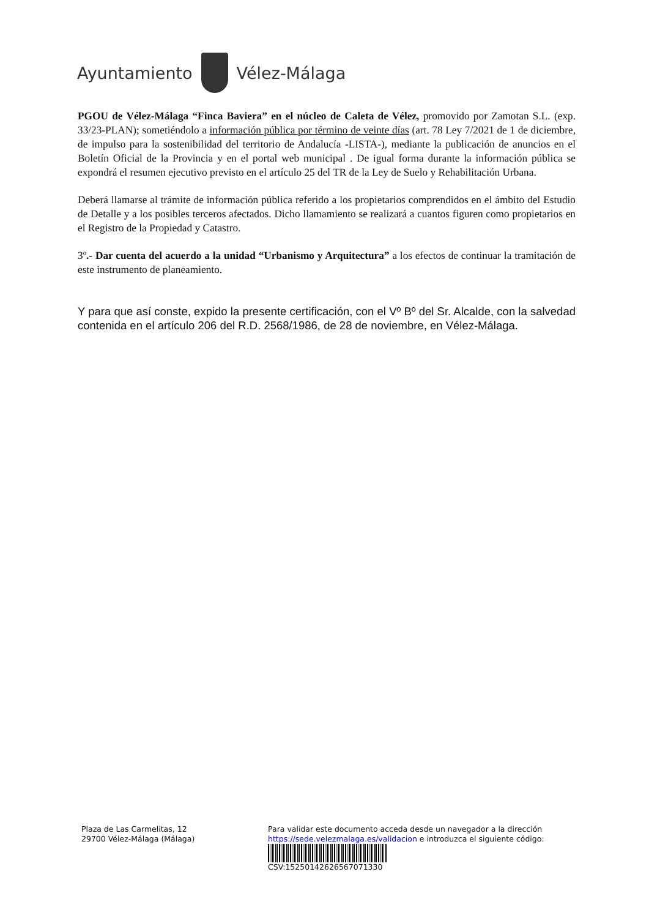Ayuntamiento Vélez-Málaga
PGOU de Vélez-Málaga “Finca Baviera” en el núcleo de Caleta de Vélez, promovido por Zamotan S.L. (exp. 33/23-PLAN); sometiéndolo a información pública por término de veinte días (art. 78 Ley 7/2021 de 1 de diciembre, de impulso para la sostenibilidad del territorio de Andalucía -LISTA-), mediante la publicación de anuncios en el Boletín Oficial de la Provincia y en el portal web municipal . De igual forma durante la información pública se expondrá el resumen ejecutivo previsto en el artículo 25 del TR de la Ley de Suelo y Rehabilitación Urbana.
Deberá llamarse al trámite de información pública referido a los propietarios comprendidos en el ámbito del Estudio de Detalle y a los posibles terceros afectados. Dicho llamamiento se realizará a cuantos figuren como propietarios en el Registro de la Propiedad y Catastro.
3º.- Dar cuenta del acuerdo a la unidad “Urbanismo y Arquitectura” a los efectos de continuar la tramitación de este instrumento de planeamiento.
Y para que así conste, expido la presente certificación, con el Vº Bº del Sr. Alcalde, con la salvedad contenida en el artículo 206 del R.D. 2568/1986, de 28 de noviembre, en Vélez-Málaga.
Plaza de Las Carmelitas, 12
29700 Vélez-Málaga (Málaga)
Para validar este documento acceda desde un navegador a la dirección
https://sede.velezmalaga.es/validacion e introduzca el siguiente código:
CSV:15250142626567071330